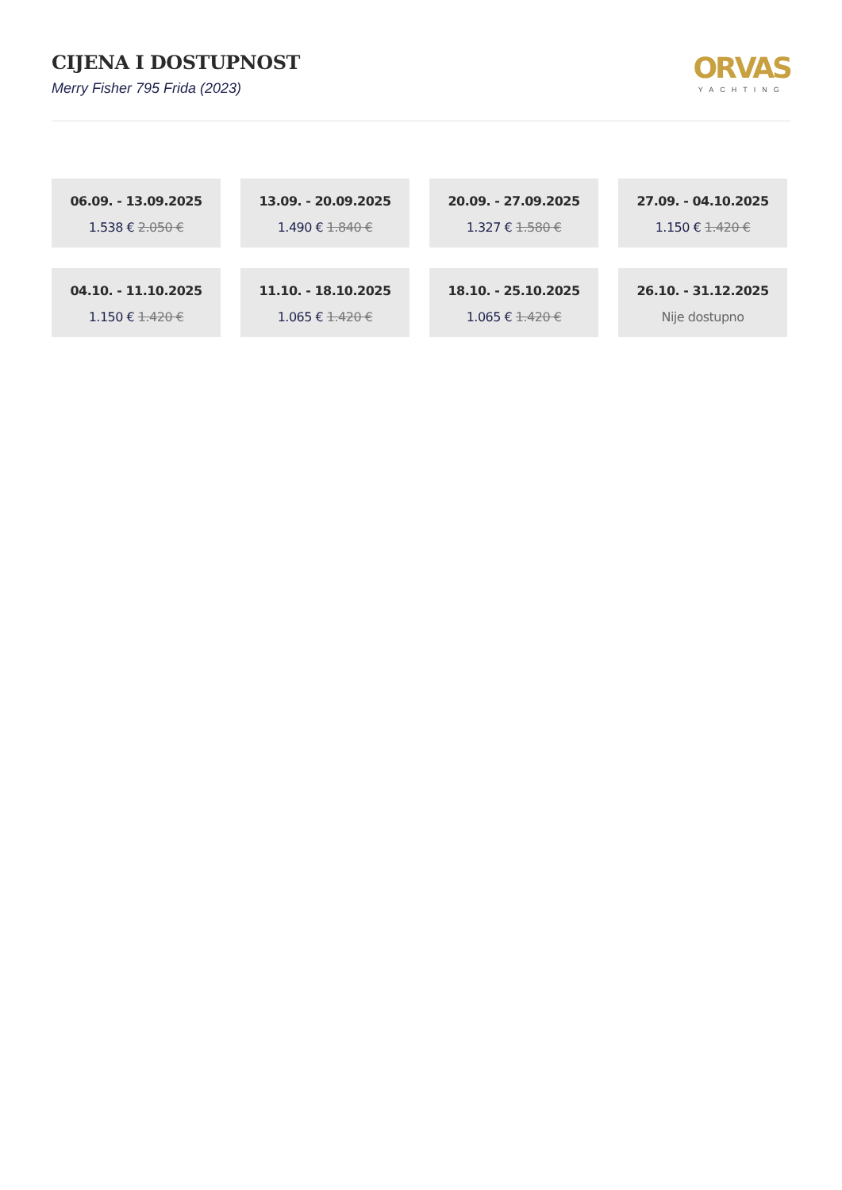CIJENA I DOSTUPNOST
Merry Fisher 795 Frida (2023)
ORVAS
YACHTING
06.09. - 13.09.2025
1.538 € 2.050 €
13.09. - 20.09.2025
1.490 € 1.840 €
20.09. - 27.09.2025
1.327 € 1.580 €
27.09. - 04.10.2025
1.150 € 1.420 €
04.10. - 11.10.2025
1.150 € 1.420 €
11.10. - 18.10.2025
1.065 € 1.420 €
18.10. - 25.10.2025
1.065 € 1.420 €
26.10. - 31.12.2025
Nije dostupno